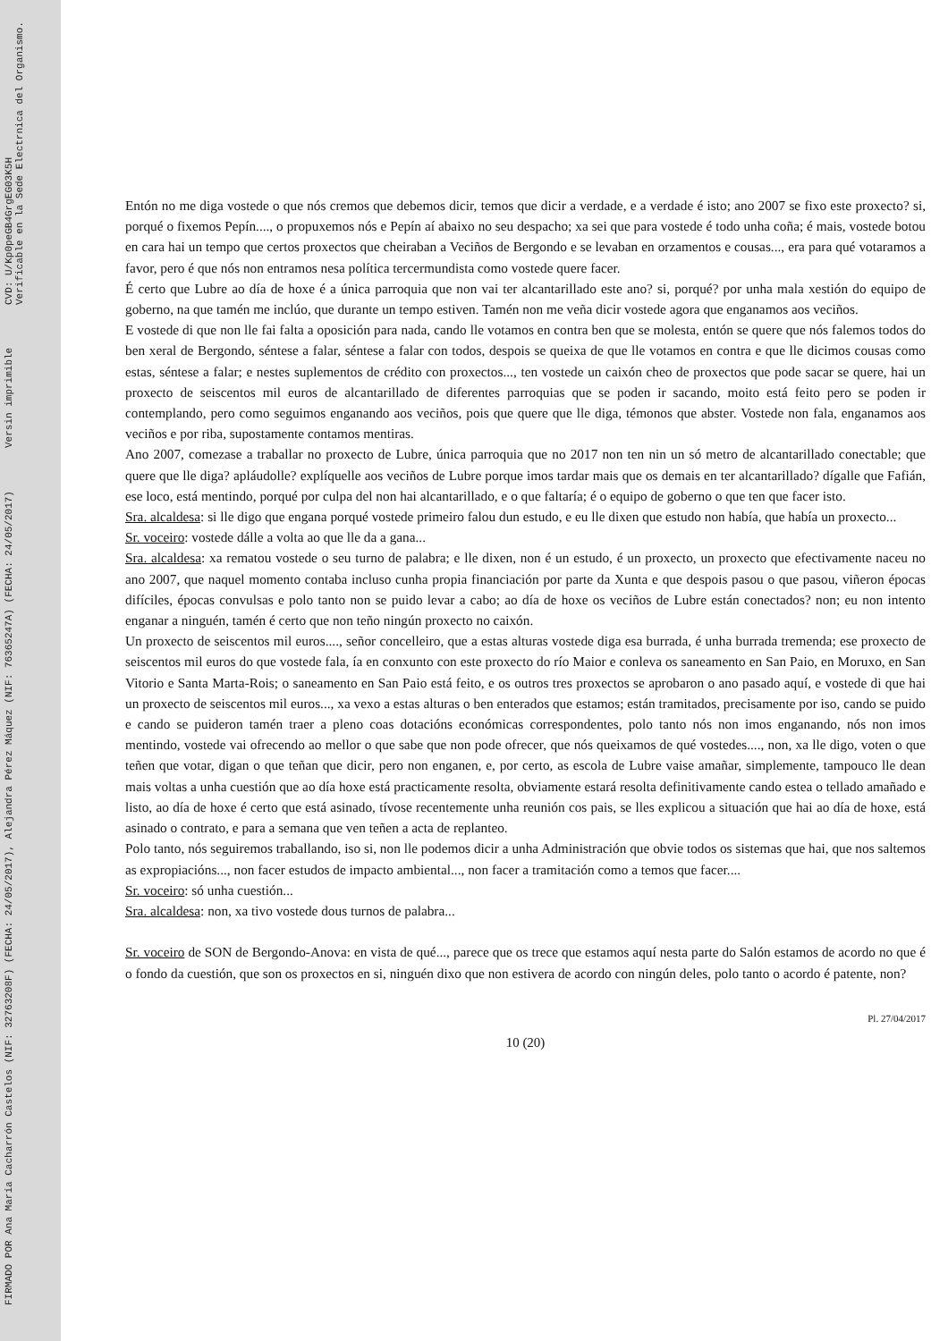FIRMADO POR Ana María Cacharrón Castelos (NIF: 32763208F) (FECHA: 24/05/2017), Alejandra Pérez Máquez (NIF: 76365247A) (FECHA: 24/05/2017)
Versin imprimible
CVD: U/Kp0peGB4GrgEG03K5H
Verificable en la Sede Electrnica del Organismo.
Entón no me diga vostede o que nós cremos que debemos dicir, temos que dicir a verdade, e a verdade é isto; ano 2007 se fixo este proxecto? si, porqué o fixemos Pepín...., o propuxemos nós e Pepín aí abaixo no seu despacho; xa sei que para vostede é todo unha coña; é mais, vostede botou en cara hai un tempo que certos proxectos que cheiraban a Veciños de Bergondo e se levaban en orzamentos e cousas..., era para qué votaramos a favor, pero é que nós non entramos nesa política tercermundista como vostede quere facer.
É certo que Lubre ao día de hoxe é a única parroquia que non vai ter alcantarillado este ano? si, porqué? por unha mala xestión do equipo de goberno, na que tamén me inclúo, que durante un tempo estiven. Tamén non me veña dicir vostede agora que enganamos aos veciños.
E vostede di que non lle fai falta a oposición para nada, cando lle votamos en contra ben que se molesta, entón se quere que nós falemos todos do ben xeral de Bergondo, séntese a falar, séntese a falar con todos, despois se queixa de que lle votamos en contra e que lle dicimos cousas como estas, séntese a falar; e nestes suplementos de crédito con proxectos..., ten vostede un caixón cheo de proxectos que pode sacar se quere, hai un proxecto de seiscentos mil euros de alcantarillado de diferentes parroquias que se poden ir sacando, moito está feito pero se poden ir contemplando, pero como seguimos enganando aos veciños, pois que quere que lle diga, témonos que abster. Vostede non fala, enganamos aos veciños e por riba, supostamente contamos mentiras.
Ano 2007, comezase a traballar no proxecto de Lubre, única parroquia que no 2017 non ten nin un só metro de alcantarillado conectable; que quere que lle diga? apláudolle? explíquelle aos veciños de Lubre porque imos tardar mais que os demais en ter alcantarillado? dígalle que Fafián, ese loco, está mentindo, porqué por culpa del non hai alcantarillado, e o que faltaría; é o equipo de goberno o que ten que facer isto.
Sra. alcaldesa: si lle digo que engana porqué vostede primeiro falou dun estudo, e eu lle dixen que estudo non había, que había un proxecto...
Sr. voceiro: vostede dálle a volta ao que lle da a gana...
Sra. alcaldesa: xa rematou vostede o seu turno de palabra; e lle dixen, non é un estudo, é un proxecto, un proxecto que efectivamente naceu no ano 2007, que naquel momento contaba incluso cunha propia financiación por parte da Xunta e que despois pasou o que pasou, viñeron épocas difíciles, épocas convulsas e polo tanto non se puido levar a cabo; ao día de hoxe os veciños de Lubre están conectados? non; eu non intento enganar a ninguén, tamén é certo que non teño ningún proxecto no caixón.
Un proxecto de seiscentos mil euros...., señor concelleiro, que a estas alturas vostede diga esa burrada, é unha burrada tremenda; ese proxecto de seiscentos mil euros do que vostede fala, ía en conxunto con este proxecto do río Maior e conleva os saneamento en San Paio, en Moruxo, en San Vitorio e Santa Marta-Rois; o saneamento en San Paio está feito, e os outros tres proxectos se aprobaron o ano pasado aquí, e vostede di que hai un proxecto de seiscentos mil euros..., xa vexo a estas alturas o ben enterados que estamos; están tramitados, precisamente por iso, cando se puido e cando se puideron tamén traer a pleno coas dotacións económicas correspondentes, polo tanto nós non imos enganando, nós non imos mentindo, vostede vai ofrecendo ao mellor o que sabe que non pode ofrecer, que nós queixamos de qué vostedes...., non, xa lle digo, voten o que teñen que votar, digan o que teñan que dicir, pero non enganen, e, por certo, as escola de Lubre vaise amañar, simplemente, tampouco lle dean mais voltas a unha cuestión que ao día hoxe está practicamente resolta, obviamente estará resolta definitivamente cando estea o tellado amañado e listo, ao día de hoxe é certo que está asinado, tívose recentemente unha reunión cos pais, se lles explicou a situación que hai ao día de hoxe, está asinado o contrato, e para a semana que ven teñen a acta de replanteo.
Polo tanto, nós seguiremos traballando, iso si, non lle podemos dicir a unha Administración que obvie todos os sistemas que hai, que nos saltemos as expropiacións..., non facer estudos de impacto ambiental..., non facer a tramitación como a temos que facer....
Sr. voceiro: só unha cuestión...
Sra. alcaldesa: non, xa tivo vostede dous turnos de palabra...
Sr. voceiro de SON de Bergondo-Anova: en vista de qué..., parece que os trece que estamos aquí nesta parte do Salón estamos de acordo no que é o fondo da cuestión, que son os proxectos en si, ninguén dixo que non estivera de acordo con ningún deles, polo tanto o acordo é patente, non?
Pl. 27/04/2017
10 (20)